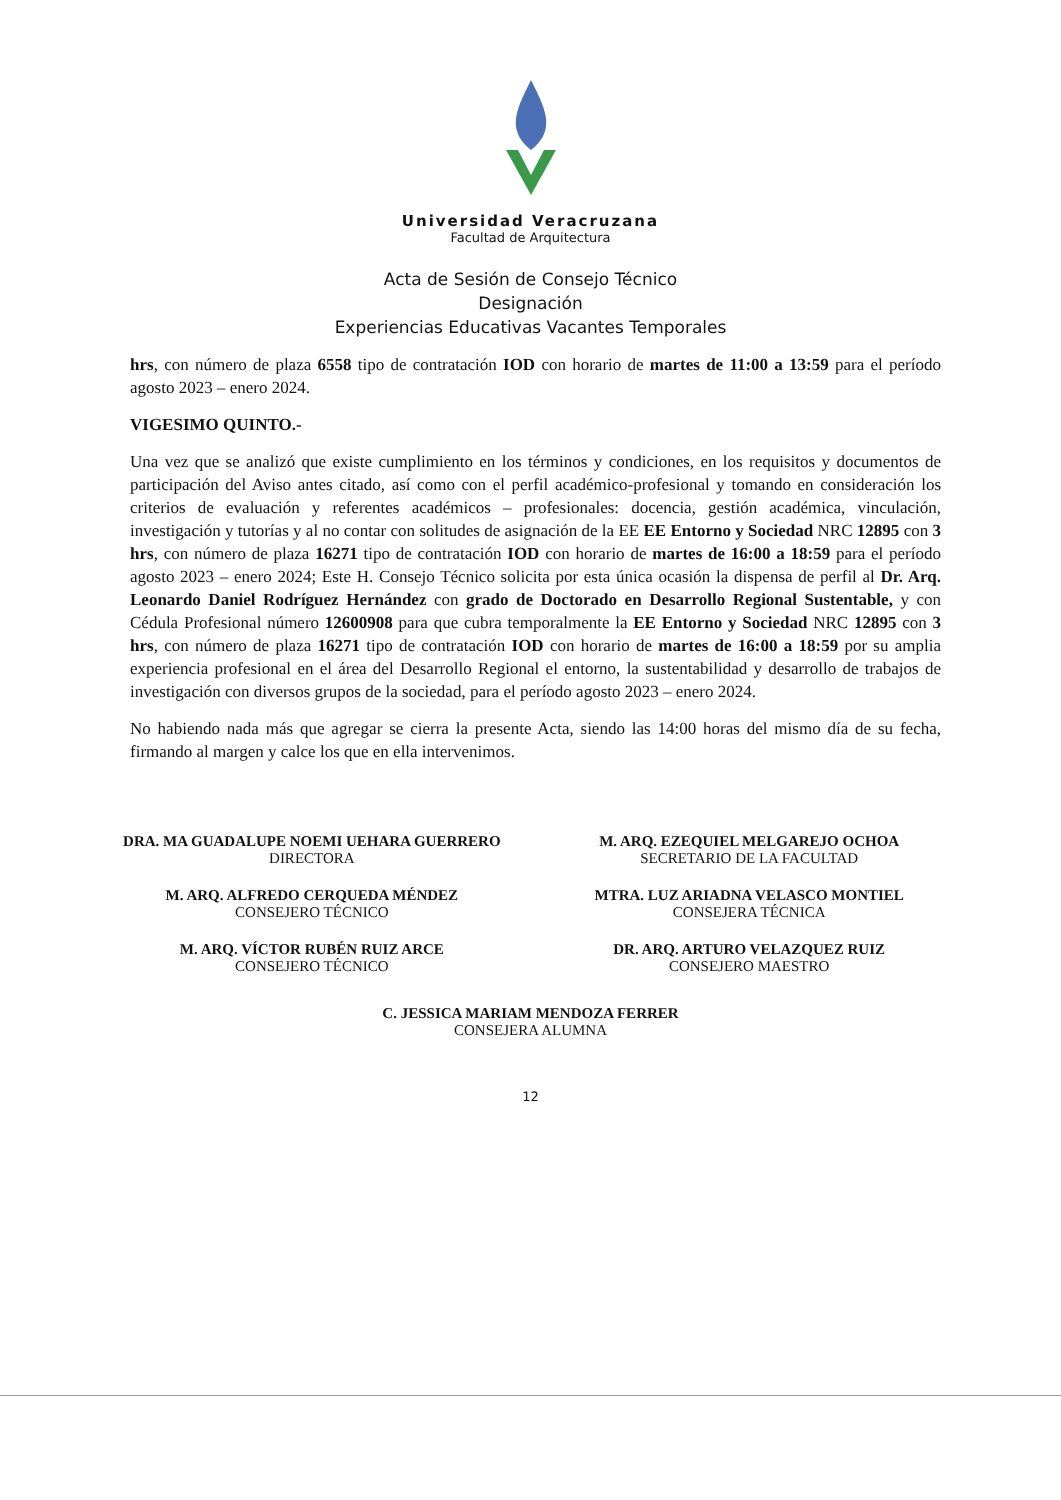Universidad Veracruzana
Facultad de Arquitectura
Acta de Sesión de Consejo Técnico
Designación
Experiencias Educativas Vacantes Temporales
hrs, con número de plaza 6558 tipo de contratación IOD con horario de martes de 11:00 a 13:59 para el período agosto 2023 – enero 2024.
VIGESIMO QUINTO.-
Una vez que se analizó que existe cumplimiento en los términos y condiciones, en los requisitos y documentos de participación del Aviso antes citado, así como con el perfil académico-profesional y tomando en consideración los criterios de evaluación y referentes académicos – profesionales: docencia, gestión académica, vinculación, investigación y tutorías y al no contar con solitudes de asignación de la EE EE Entorno y Sociedad NRC 12895 con 3 hrs, con número de plaza 16271 tipo de contratación IOD con horario de martes de 16:00 a 18:59 para el período agosto 2023 – enero 2024; Este H. Consejo Técnico solicita por esta única ocasión la dispensa de perfil al Dr. Arq. Leonardo Daniel Rodríguez Hernández con grado de Doctorado en Desarrollo Regional Sustentable, y con Cédula Profesional número 12600908 para que cubra temporalmente la EE Entorno y Sociedad NRC 12895 con 3 hrs, con número de plaza 16271 tipo de contratación IOD con horario de martes de 16:00 a 18:59 por su amplia experiencia profesional en el área del Desarrollo Regional el entorno, la sustentabilidad y desarrollo de trabajos de investigación con diversos grupos de la sociedad, para el período agosto 2023 – enero 2024.
No habiendo nada más que agregar se cierra la presente Acta, siendo las 14:00 horas del mismo día de su fecha, firmando al margen y calce los que en ella intervenimos.
DRA. MA GUADALUPE NOEMI UEHARA GUERRERO
DIRECTORA
M. ARQ. EZEQUIEL MELGAREJO OCHOA
SECRETARIO DE LA FACULTAD
M. ARQ. ALFREDO CERQUEDA MÉNDEZ
CONSEJERO TÉCNICO
MTRA. LUZ ARIADNA VELASCO MONTIEL
CONSEJERA TÉCNICA
M. ARQ. VÍCTOR RUBÉN RUIZ ARCE
CONSEJERO TÉCNICO
DR. ARQ. ARTURO VELAZQUEZ RUIZ
CONSEJERO MAESTRO
C. JESSICA MARIAM MENDOZA FERRER
CONSEJERA ALUMNA
12